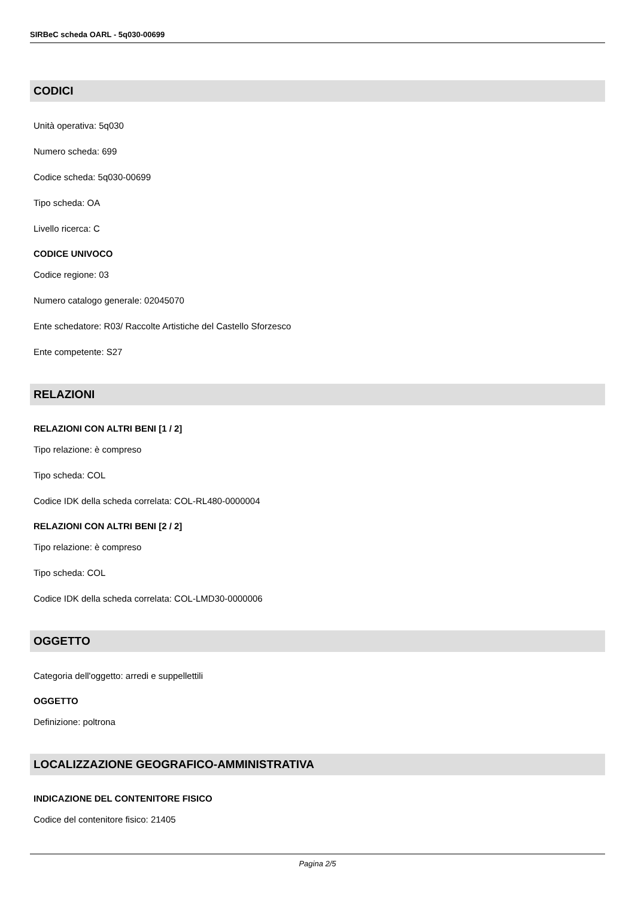SIRBeC scheda OARL - 5q030-00699
CODICI
Unità operativa: 5q030
Numero scheda: 699
Codice scheda: 5q030-00699
Tipo scheda: OA
Livello ricerca: C
CODICE UNIVOCO
Codice regione: 03
Numero catalogo generale: 02045070
Ente schedatore: R03/ Raccolte Artistiche del Castello Sforzesco
Ente competente: S27
RELAZIONI
RELAZIONI CON ALTRI BENI [1 / 2]
Tipo relazione: è compreso
Tipo scheda: COL
Codice IDK della scheda correlata: COL-RL480-0000004
RELAZIONI CON ALTRI BENI [2 / 2]
Tipo relazione: è compreso
Tipo scheda: COL
Codice IDK della scheda correlata: COL-LMD30-0000006
OGGETTO
Categoria dell'oggetto: arredi e suppellettili
OGGETTO
Definizione: poltrona
LOCALIZZAZIONE GEOGRAFICO-AMMINISTRATIVA
INDICAZIONE DEL CONTENITORE FISICO
Codice del contenitore fisico: 21405
Pagina 2/5